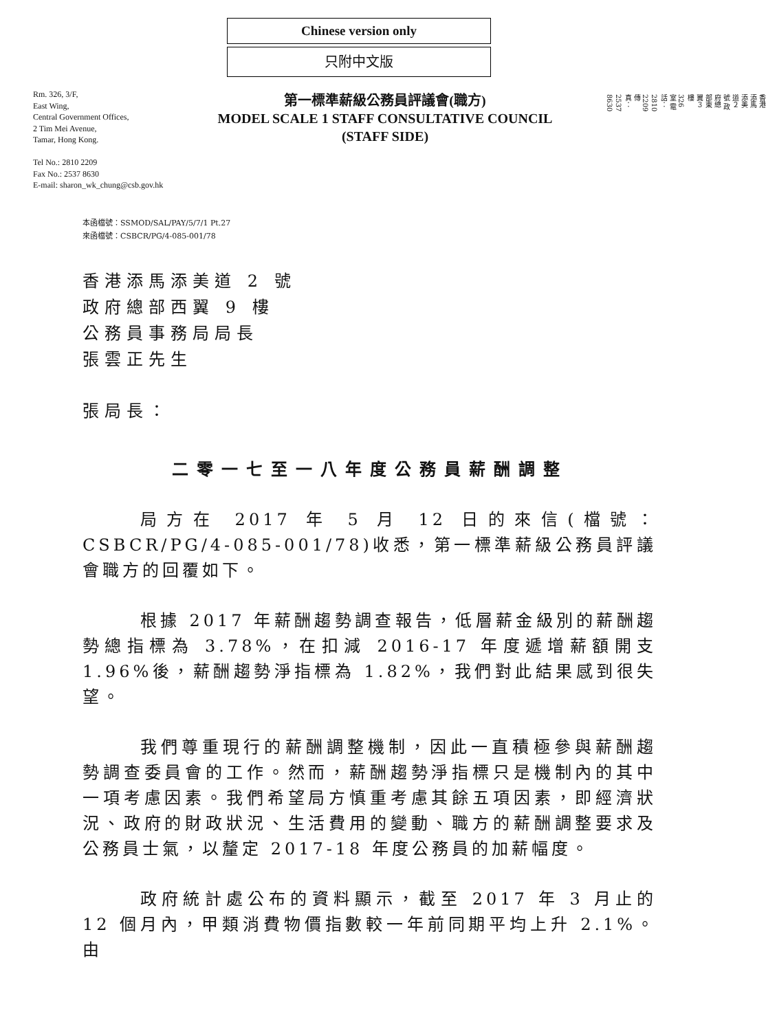Chinese version only
只附中文版
Rm. 326, 3/F,
East Wing,
Central Government Offices,
2 Tim Mei Avenue,
Tamar, Hong Kong.
Tel No.: 2810 2209
Fax No.: 2537 8630
E-mail: sharon_wk_chung@csb.gov.hk
第一標準薪級公務員評議會(職方)
MODEL SCALE 1 STAFF CONSULTATIVE COUNCIL
(STAFF SIDE)
香港添馬添美道２號 政府總部東翼３樓326室 電話：2810 2209 傳真：2537 8630
本函檔號：SSMOD/SAL/PAY/5/7/1 Pt.27
來函檔號：CSBCR/PG/4-085-001/78
香港添馬添美道 2 號
政府總部西翼 9 樓
公務員事務局局長
張雲正先生
張局長：
二零一七至一八年度公務員薪酬調整
局方在 2017 年 5 月 12 日的來信(檔號：CSBCR/PG/4-085-001/78)收悉，第一標準薪級公務員評議會職方的回覆如下。
根據 2017 年薪酬趨勢調查報告，低層薪金級別的薪酬趨勢總指標為 3.78%，在扣減 2016-17 年度遞增薪額開支 1.96%後，薪酬趨勢淨指標為 1.82%，我們對此結果感到很失望。
我們尊重現行的薪酬調整機制，因此一直積極參與薪酬趨勢調查委員會的工作。然而，薪酬趨勢淨指標只是機制內的其中一項考慮因素。我們希望局方慎重考慮其餘五項因素，即經濟狀況、政府的財政狀況、生活費用的變動、職方的薪酬調整要求及公務員士氣，以釐定 2017-18 年度公務員的加薪幅度。
政府統計處公布的資料顯示，截至 2017 年 3 月止的 12 個月內，甲類消費物價指數較一年前同期平均上升 2.1%。由